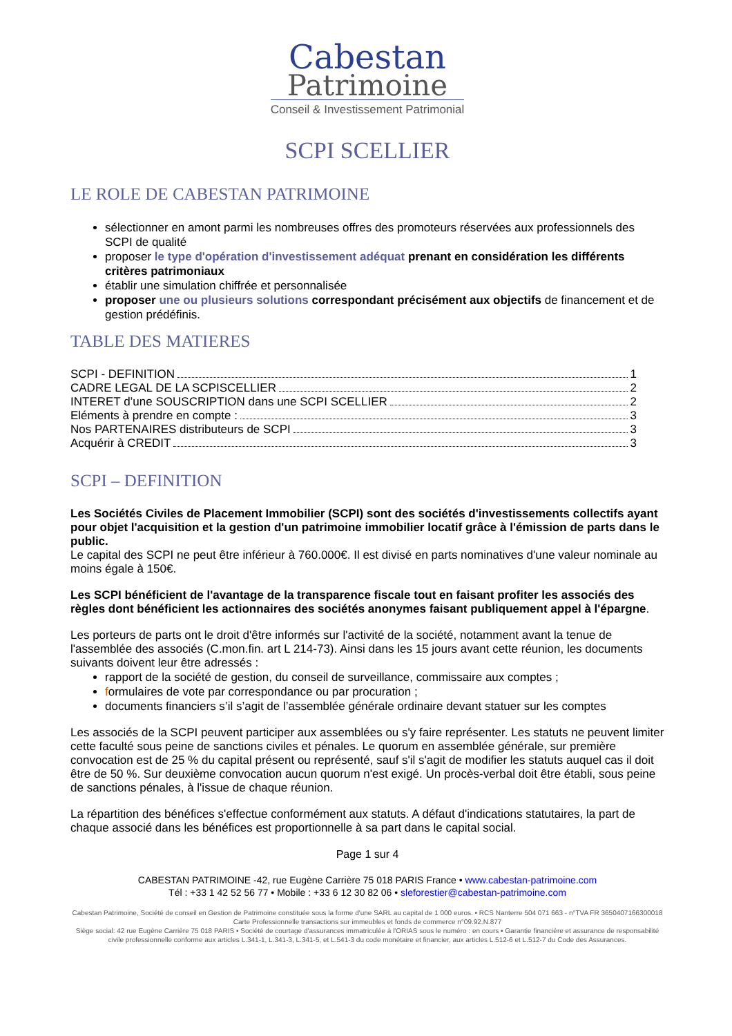Cabestan
Patrimoine
Conseil & Investissement Patrimonial
SCPI SCELLIER
LE ROLE DE CABESTAN PATRIMOINE
sélectionner en amont parmi les nombreuses offres des promoteurs réservées aux professionnels des SCPI de qualité
proposer le type d'opération d'investissement adéquat prenant en considération les différents critères patrimoniaux
établir une simulation chiffrée et personnalisée
proposer une ou plusieurs solutions correspondant précisément aux objectifs de financement et de gestion prédéfinis.
TABLE DES MATIERES
SCPI - DEFINITION 1
CADRE LEGAL DE LA SCPISCELLIER 2
INTERET d’une SOUSCRIPTION dans une SCPI SCELLIER 2
Eléments à prendre en compte : 3
Nos PARTENAIRES distributeurs de SCPI 3
Acquérir à CREDIT 3
SCPI – DEFINITION
Les Sociétés Civiles de Placement Immobilier (SCPI) sont des sociétés d'investissements collectifs ayant pour objet l'acquisition et la gestion d'un patrimoine immobilier locatif grâce à l'émission de parts dans le public.
Le capital des SCPI ne peut être inférieur à 760.000€. Il est divisé en parts nominatives d'une valeur nominale au moins égale à 150€.
Les SCPI bénéficient de l'avantage de la transparence fiscale tout en faisant profiter les associés des règles dont bénéficient les actionnaires des sociétés anonymes faisant publiquement appel à l'épargne.
Les porteurs de parts ont le droit d'être informés sur l'activité de la société, notamment avant la tenue de l'assemblée des associés (C.mon.fin. art L 214-73). Ainsi dans les 15 jours avant cette réunion, les documents suivants doivent leur être adressés :
rapport de la société de gestion, du conseil de surveillance, commissaire aux comptes ;
formulaires de vote par correspondance ou par procuration ;
documents financiers s’il s’agit de l’assemblée générale ordinaire devant statuer sur les comptes
Les associés de la SCPI peuvent participer aux assemblées ou s'y faire représenter. Les statuts ne peuvent limiter cette faculté sous peine de sanctions civiles et pénales. Le quorum en assemblée générale, sur première convocation est de 25 % du capital présent ou représenté, sauf s'il s'agit de modifier les statuts auquel cas il doit être de 50 %. Sur deuxième convocation aucun quorum n'est exigé. Un procès-verbal doit être établi, sous peine de sanctions pénales, à l'issue de chaque réunion.
La répartition des bénéfices s'effectue conformément aux statuts. A défaut d'indications statutaires, la part de chaque associé dans les bénéfices est proportionnelle à sa part dans le capital social.
Page 1 sur 4
CABESTAN PATRIMOINE -42, rue Eugène Carrière 75 018 PARIS France • www.cabestan-patrimoine.com
Tél : +33 1 42 52 56 77 • Mobile : +33 6 12 30 82 06 • sleforestier@cabestan-patrimoine.com
Cabestan Patrimoine, Société de conseil en Gestion de Patrimoine constituée sous la forme d'une SARL au capital de 1 000 euros. • RCS Nanterre 504 071 663 - n°TVA FR 3650407166300018
Carte Professionnelle transactions sur immeubles et fonds de commerce n°09.92.N.877
Siège social: 42 rue Eugène Carrière 75 018 PARIS • Société de courtage d'assurances immatriculée à l'ORIAS sous le numéro : en cours • Garantie financière et assurance de responsabilité civile professionnelle conforme aux articles L.341-1, L.341-3, L.341-5, et L.541-3 du code monétaire et financier, aux articles L.512-6 et L.512-7 du Code des Assurances.